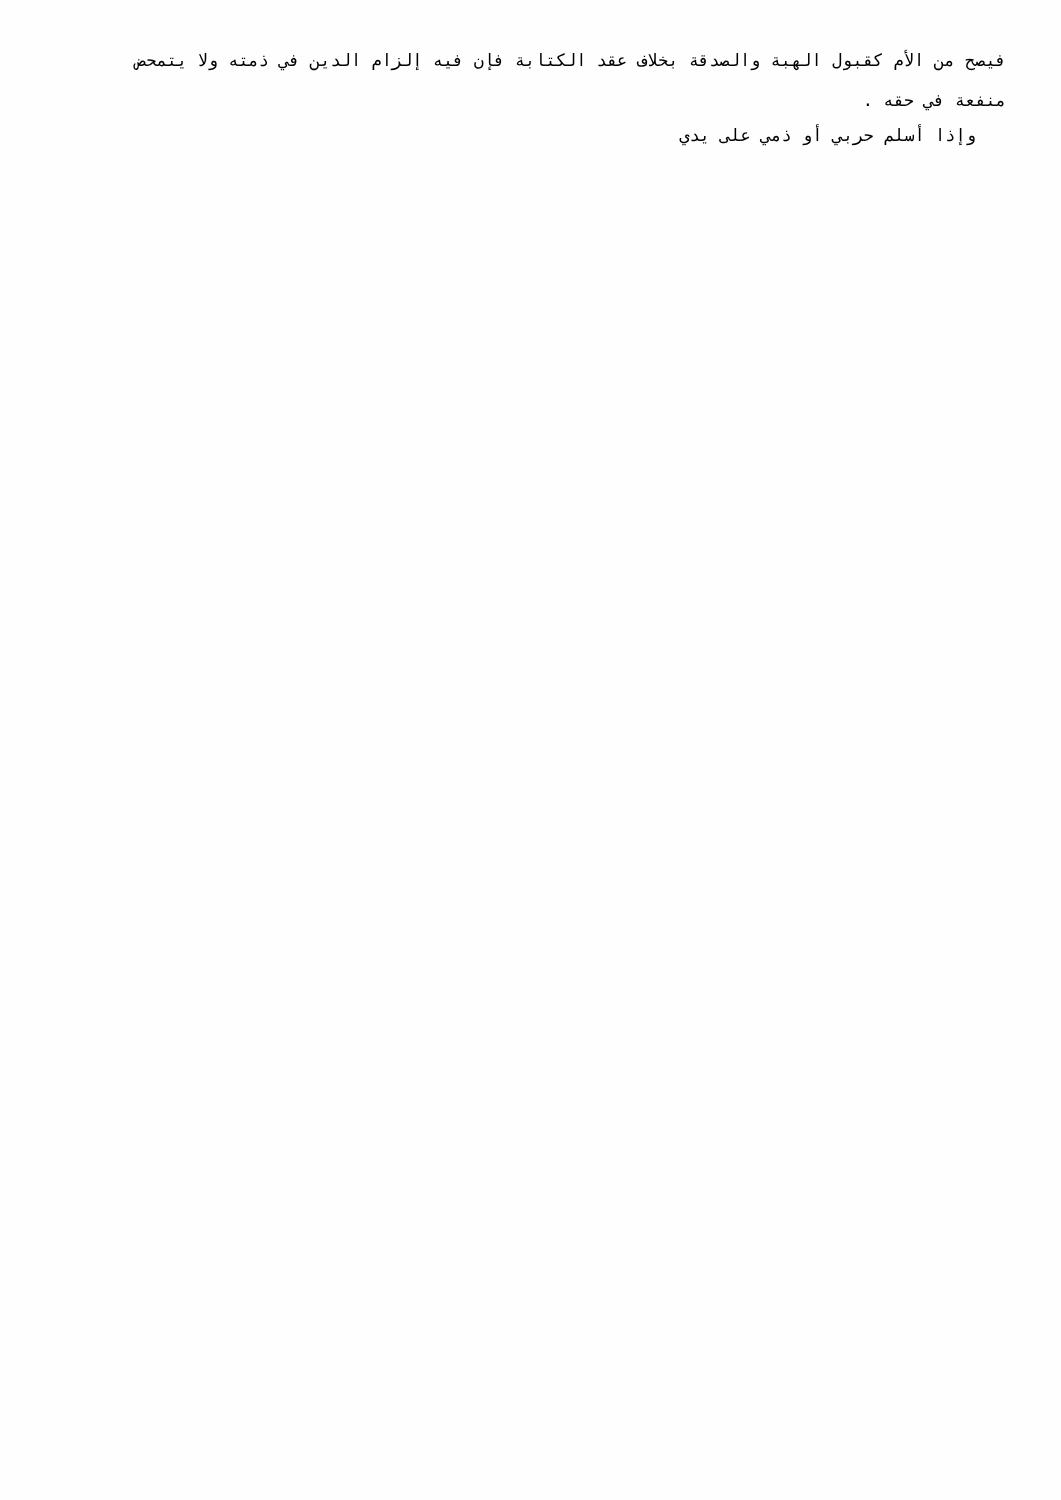فيصح من الأم كقبول الهبة والصدقة بخلاف عقد الكتابة فإن فيه إلزام الدين في ذمته ولا يتمحض منفعة في حقه .
وإذا أسلم حربي أو ذمي على يدي